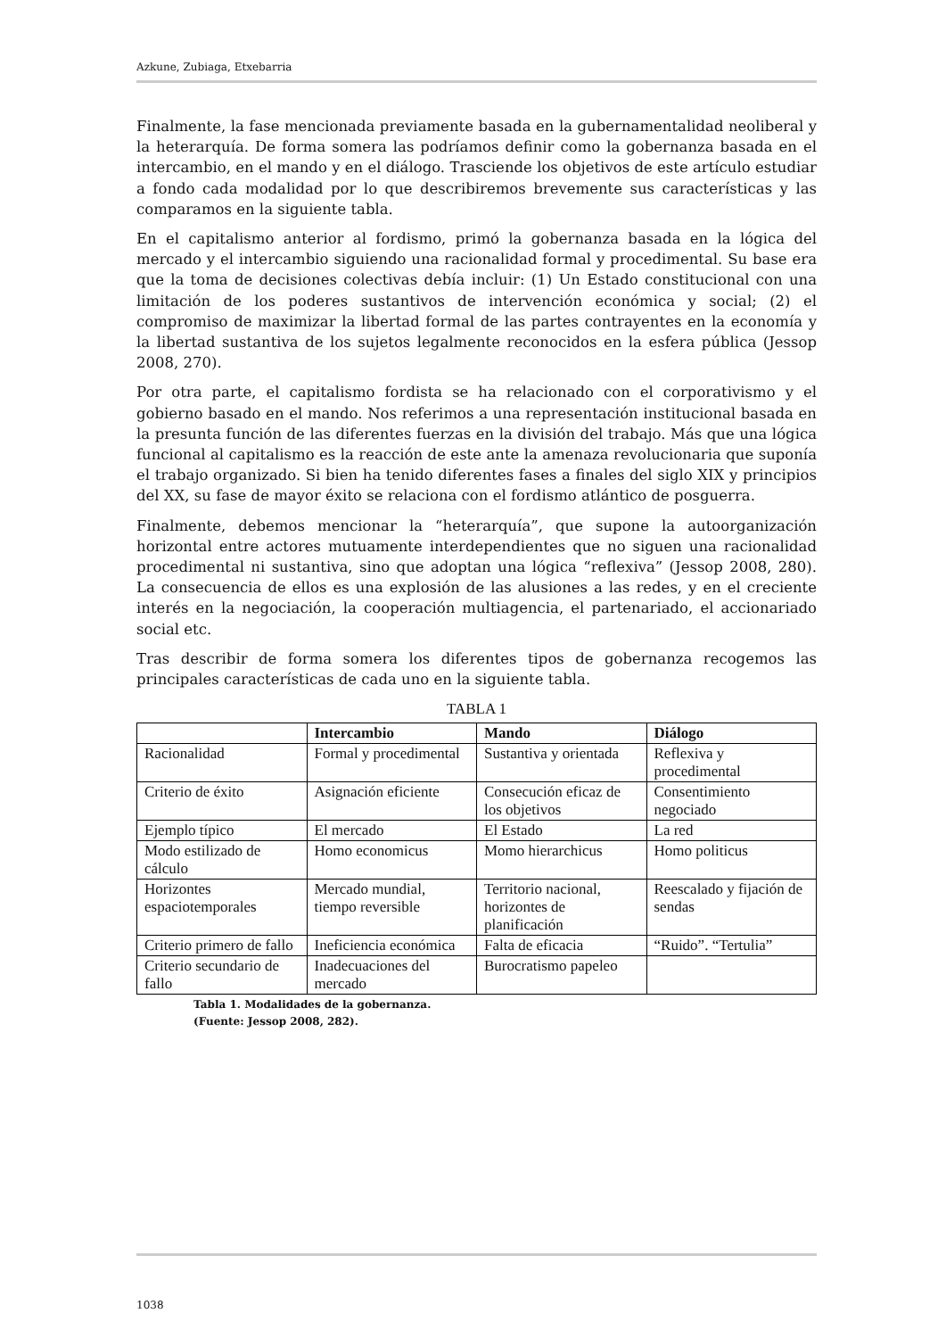Azkune, Zubiaga, Etxebarria
Finalmente, la fase mencionada previamente basada en la gubernamentalidad neoliberal y la heterarquía. De forma somera las podríamos definir como la gobernanza basada en el intercambio, en el mando y en el diálogo. Trasciende los objetivos de este artículo estudiar a fondo cada modalidad por lo que describiremos brevemente sus características y las comparamos en la siguiente tabla.
En el capitalismo anterior al fordismo, primó la gobernanza basada en la lógica del mercado y el intercambio siguiendo una racionalidad formal y procedimental. Su base era que la toma de decisiones colectivas debía incluir: (1) Un Estado constitucional con una limitación de los poderes sustantivos de intervención económica y social; (2) el compromiso de maximizar la libertad formal de las partes contrayentes en la economía y la libertad sustantiva de los sujetos legalmente reconocidos en la esfera pública (Jessop 2008, 270).
Por otra parte, el capitalismo fordista se ha relacionado con el corporativismo y el gobierno basado en el mando. Nos referimos a una representación institucional basada en la presunta función de las diferentes fuerzas en la división del trabajo. Más que una lógica funcional al capitalismo es la reacción de este ante la amenaza revolucionaria que suponía el trabajo organizado. Si bien ha tenido diferentes fases a finales del siglo XIX y principios del XX, su fase de mayor éxito se relaciona con el fordismo atlántico de posguerra.
Finalmente, debemos mencionar la “heterarquía”, que supone la autoorganización horizontal entre actores mutuamente interdependientes que no siguen una racionalidad procedimental ni sustantiva, sino que adoptan una lógica “reflexiva” (Jessop 2008, 280). La consecuencia de ellos es una explosión de las alusiones a las redes, y en el creciente interés en la negociación, la cooperación multiagencia, el partenariado, el accionariado social etc.
Tras describir de forma somera los diferentes tipos de gobernanza recogemos las principales características de cada uno en la siguiente tabla.
TABLA 1
| | Intercambio | Mando | Diálogo |
| --- | --- | --- | --- |
| Racionalidad | Formal y procedimental | Sustantiva y orientada | Reflexiva y procedimental |
| Criterio de éxito | Asignación eficiente | Consecución eficaz de los objetivos | Consentimiento negociado |
| Ejemplo típico | El mercado | El Estado | La red |
| Modo estilizado de cálculo | Homo economicus | Momo hierarchicus | Homo politicus |
| Horizontes espaciotemporales | Mercado mundial, tiempo reversible | Territorio nacional, horizontes de planificación | Reescalado y fijación de sendas |
| Criterio primero de fallo | Ineficiencia económica | Falta de eficacia | “Ruido”. “Tertulia” |
| Criterio secundario de fallo | Inadecuaciones del mercado | Burocratismo papeleo | |
Tabla 1. Modalidades de la gobernanza.
(Fuente: Jessop 2008, 282).
1038